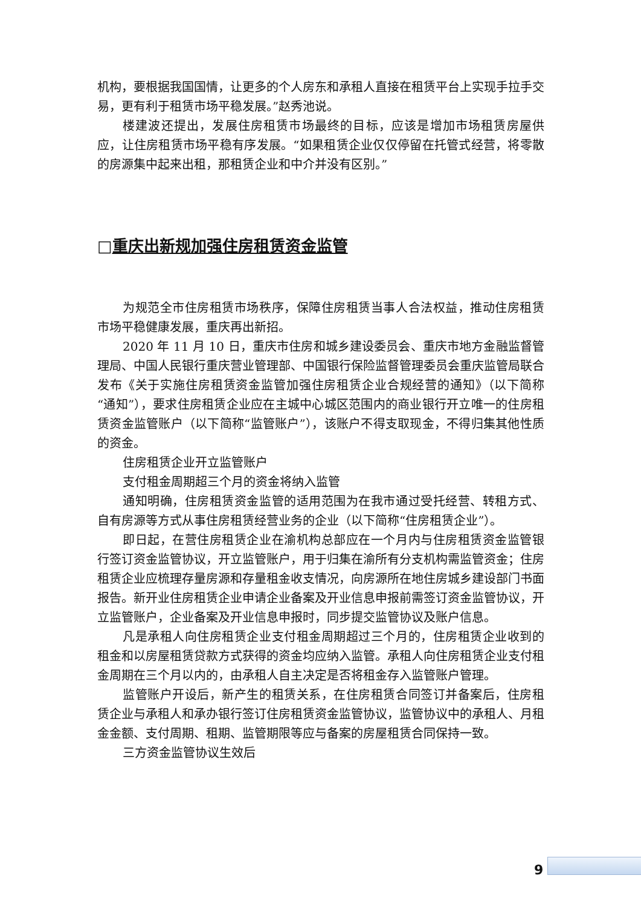机构，要根据我国国情，让更多的个人房东和承租人直接在租赁平台上实现手拉手交易，更有利于租赁市场平稳发展。”赵秀池说。
楼建波还提出，发展住房租赁市场最终的目标，应该是增加市场租赁房屋供应，让住房租赁市场平稳有序发展。“如果租赁企业仅仅停留在托管式经营，将零散的房源集中起来出租，那租赁企业和中介并没有区别。”
□重庆出新规加强住房租赁资金监管
为规范全市住房租赁市场秩序，保障住房租赁当事人合法权益，推动住房租赁市场平稳健康发展，重庆再出新招。
2020 年 11 月 10 日，重庆市住房和城乡建设委员会、重庆市地方金融监督管理局、中国人民银行重庆营业管理部、中国银行保险监督管理委员会重庆监管局联合发布《关于实施住房租赁资金监管加强住房租赁企业合规经营的通知》（以下简称“通知”），要求住房租赁企业应在主城中心城区范围内的商业银行开立唯一的住房租赁资金监管账户（以下简称“监管账户”），该账户不得支取现金，不得归集其他性质的资金。
住房租赁企业开立监管账户
支付租金周期超三个月的资金将纳入监管
通知明确，住房租赁资金监管的适用范围为在我市通过受托经营、转租方式、自有房源等方式从事住房租赁经营业务的企业（以下简称“住房租赁企业”）。
即日起，在营住房租赁企业在渝机构总部应在一个月内与住房租赁资金监管银行签订资金监管协议，开立监管账户，用于归集在渝所有分支机构需监管资金；住房租赁企业应梳理存量房源和存量租金收支情况，向房源所在地住房城乡建设部门书面报告。新开业住房租赁企业申请企业备案及开业信息申报前需签订资金监管协议，开立监管账户，企业备案及开业信息申报时，同步提交监管协议及账户信息。
凡是承租人向住房租赁企业支付租金周期超过三个月的，住房租赁企业收到的租金和以房屋租赁贷款方式获得的资金均应纳入监管。承租人向住房租赁企业支付租金周期在三个月以内的，由承租人自主决定是否将租金存入监管账户管理。
监管账户开设后，新产生的租赁关系，在住房租赁合同签订并备案后，住房租赁企业与承租人和承办银行签订住房租赁资金监管协议，监管协议中的承租人、月租金金额、支付周期、租期、监管期限等应与备案的房屋租赁合同保持一致。
三方资金监管协议生效后
9